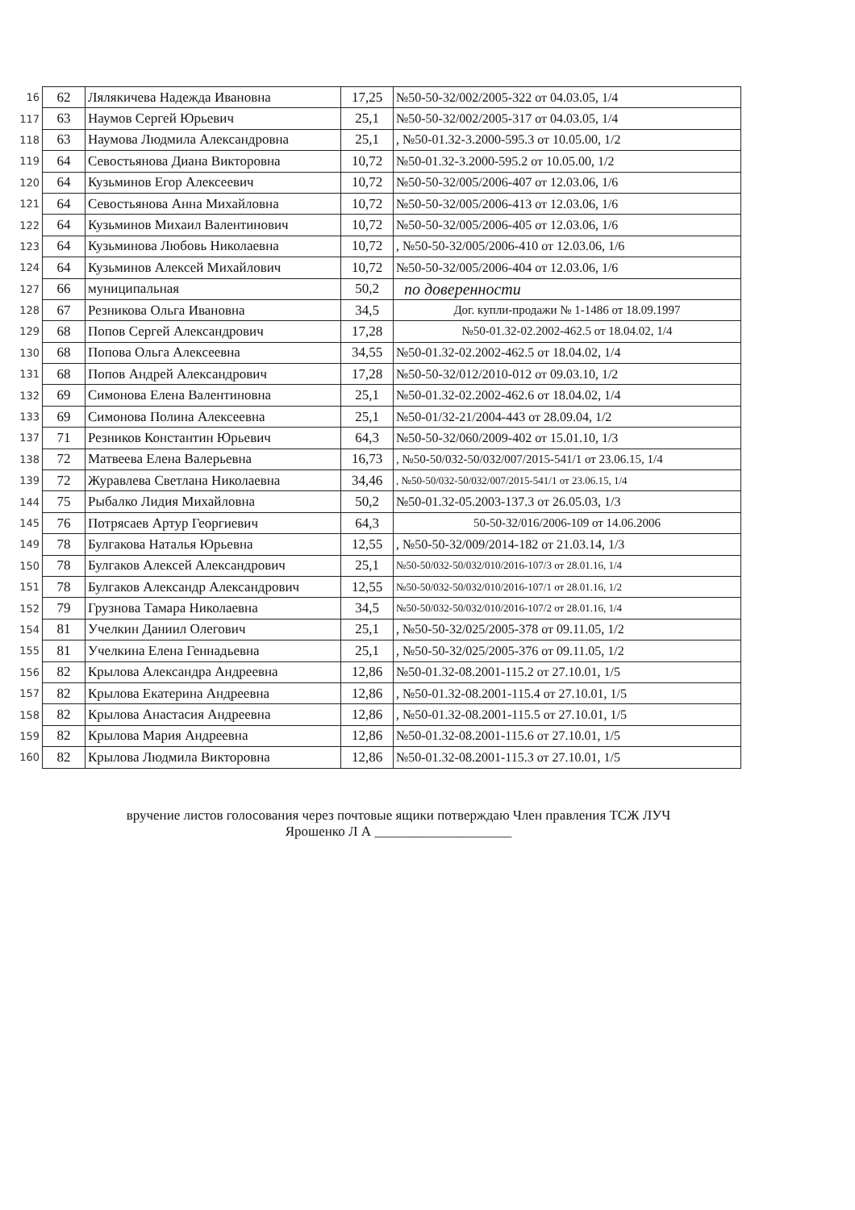| 16 | 62 | Лялякичева Надежда Ивановна | 17,25 | №50-50-32/002/2005-322 от 04.03.05, 1/4 |
| 117 | 63 | Наумов Сергей Юрьевич | 25,1 | №50-50-32/002/2005-317 от 04.03.05, 1/4 |
| 118 | 63 | Наумова Людмила Александровна | 25,1 | , №50-01.32-3.2000-595.3 от 10.05.00, 1/2 |
| 119 | 64 | Севостьянова Диана Викторовна | 10,72 | №50-01.32-3.2000-595.2 от 10.05.00, 1/2 |
| 120 | 64 | Кузьминов Егор Алексеевич | 10,72 | №50-50-32/005/2006-407 от 12.03.06, 1/6 |
| 121 | 64 | Севостьянова Анна Михайловна | 10,72 | №50-50-32/005/2006-413 от 12.03.06, 1/6 |
| 122 | 64 | Кузьминов Михаил Валентинович | 10,72 | №50-50-32/005/2006-405 от 12.03.06, 1/6 |
| 123 | 64 | Кузьминова Любовь Николаевна | 10,72 | , №50-50-32/005/2006-410 от 12.03.06, 1/6 |
| 124 | 64 | Кузьминов Алексей Михайлович | 10,72 | №50-50-32/005/2006-404 от 12.03.06, 1/6 |
| 127 | 66 | муниципальная | 50,2 | по доверенности |
| 128 | 67 | Резникова Ольга Ивановна | 34,5 | Дог. купли-продажи № 1-1486 от 18.09.1997 |
| 129 | 68 | Попов Сергей Александрович | 17,28 | №50-01.32-02.2002-462.5 от 18.04.02, 1/4 |
| 130 | 68 | Попова Ольга Алексеевна | 34,55 | №50-01.32-02.2002-462.5 от 18.04.02, 1/4 |
| 131 | 68 | Попов Андрей Александрович | 17,28 | №50-50-32/012/2010-012 от 09.03.10, 1/2 |
| 132 | 69 | Симонова Елена Валентиновна | 25,1 | №50-01.32-02.2002-462.6 от 18.04.02, 1/4 |
| 133 | 69 | Симонова Полина Алексеевна | 25,1 | №50-01/32-21/2004-443 от 28.09.04, 1/2 |
| 137 | 71 | Резников Константин Юрьевич | 64,3 | №50-50-32/060/2009-402 от 15.01.10, 1/3 |
| 138 | 72 | Матвеева Елена Валерьевна | 16,73 | , №50-50/032-50/032/007/2015-541/1 от 23.06.15, 1/4 |
| 139 | 72 | Журавлева Светлана Николаевна | 34,46 | , №50-50/032-50/032/007/2015-541/1 от 23.06.15, 1/4 |
| 144 | 75 | Рыбалко Лидия Михайловна | 50,2 | №50-01.32-05.2003-137.3 от 26.05.03, 1/3 |
| 145 | 76 | Потрясаев Артур Георгиевич | 64,3 | 50-50-32/016/2006-109 от 14.06.2006 |
| 149 | 78 | Булгакова Наталья Юрьевна | 12,55 | , №50-50-32/009/2014-182 от 21.03.14, 1/3 |
| 150 | 78 | Булгаков Алексей Александрович | 25,1 | №50-50/032-50/032/010/2016-107/3 от 28.01.16, 1/4 |
| 151 | 78 | Булгаков Александр Александрович | 12,55 | №50-50/032-50/032/010/2016-107/1 от 28.01.16, 1/2 |
| 152 | 79 | Грузнова Тамара Николаевна | 34,5 | №50-50/032-50/032/010/2016-107/2 от 28.01.16, 1/4 |
| 154 | 81 | Учелкин Даниил Олегович | 25,1 | , №50-50-32/025/2005-378 от 09.11.05, 1/2 |
| 155 | 81 | Учелкина Елена Геннадьевна | 25,1 | , №50-50-32/025/2005-376 от 09.11.05, 1/2 |
| 156 | 82 | Крылова Александра Андреевна | 12,86 | №50-01.32-08.2001-115.2 от 27.10.01, 1/5 |
| 157 | 82 | Крылова Екатерина Андреевна | 12,86 | , №50-01.32-08.2001-115.4 от 27.10.01, 1/5 |
| 158 | 82 | Крылова Анастасия Андреевна | 12,86 | , №50-01.32-08.2001-115.5 от 27.10.01, 1/5 |
| 159 | 82 | Крылова Мария Андреевна | 12,86 | №50-01.32-08.2001-115.6 от 27.10.01, 1/5 |
| 160 | 82 | Крылова Людмила Викторовна | 12,86 | №50-01.32-08.2001-115.3 от 27.10.01, 1/5 |
вручение листов голосования через почтовые ящики потверждаю Член правления ТСЖ ЛУЧ
Ярошенко Л А ____________________